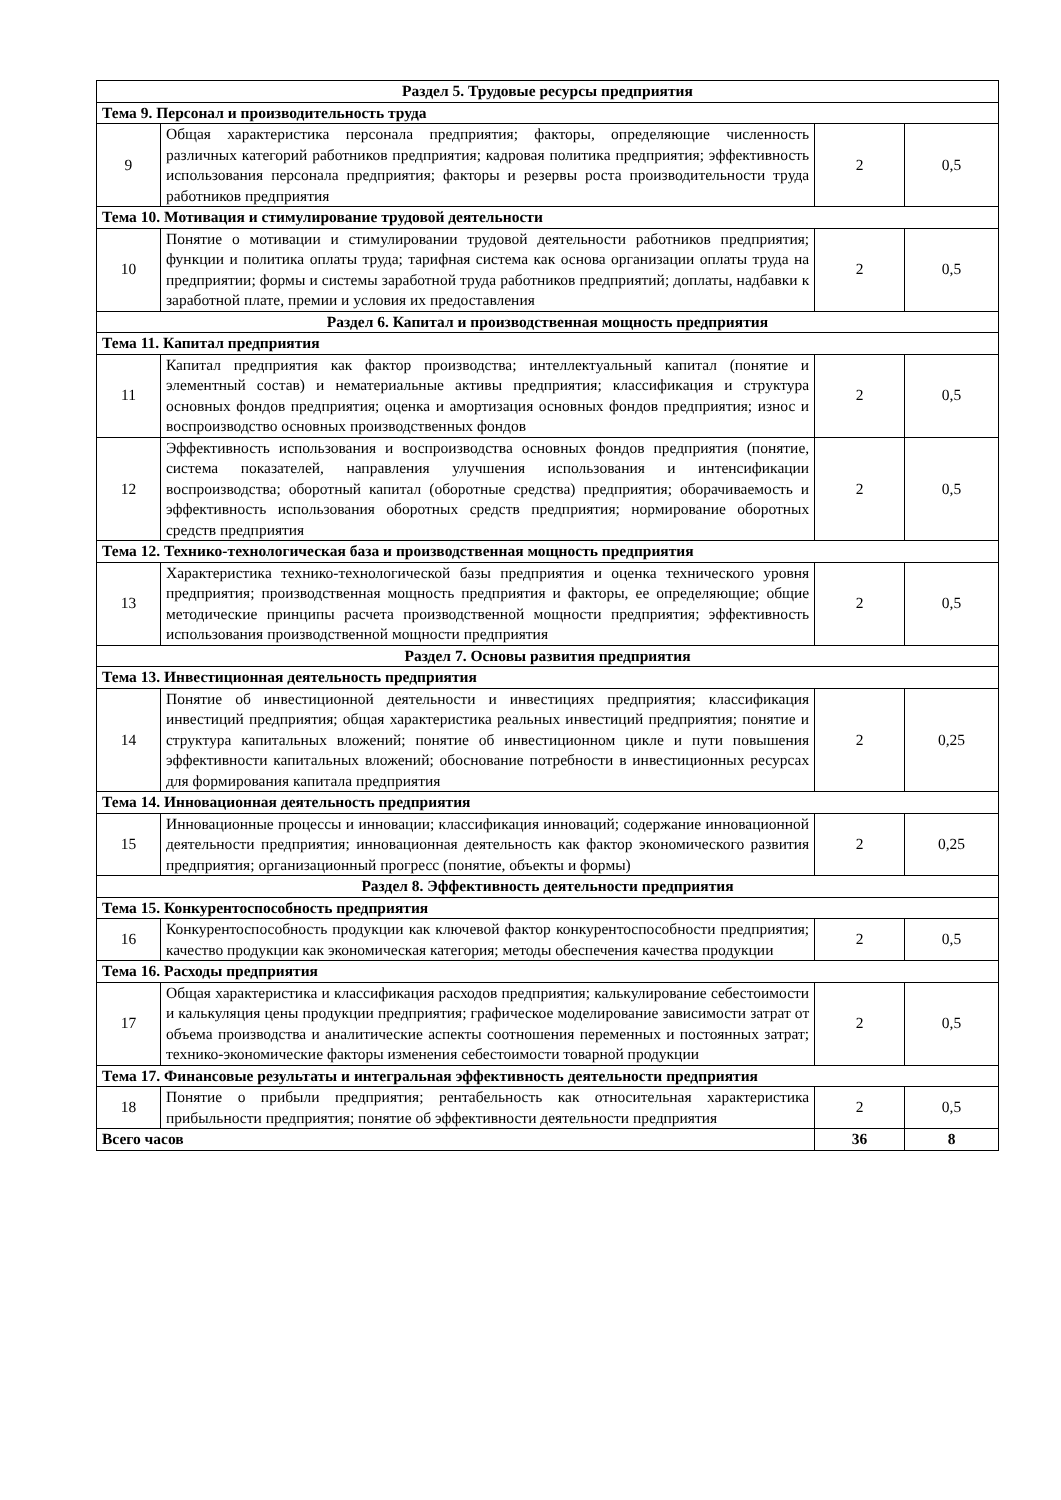| Раздел 5. Трудовые ресурсы предприятия | | | |
| Тема 9. Персонал и производительность труда | | | |
| 9 | Общая характеристика персонала предприятия; факторы, определяющие численность различных категорий работников предприятия; кадровая политика предприятия; эффективность использования персонала предприятия; факторы и резервы роста производительности труда работников предприятия | 2 | 0,5 |
| Тема 10. Мотивация и стимулирование трудовой деятельности | | | |
| 10 | Понятие о мотивации и стимулировании трудовой деятельности работников предприятия; функции и политика оплаты труда; тарифная система как основа организации оплаты труда на предприятии; формы и системы заработной труда работников предприятий; доплаты, надбавки к заработной плате, премии и условия их предоставления | 2 | 0,5 |
| Раздел 6. Капитал и производственная мощность предприятия | | | |
| Тема 11. Капитал предприятия | | | |
| 11 | Капитал предприятия как фактор производства; интеллектуальный капитал (понятие и элементный состав) и нематериальные активы предприятия; классификация и структура основных фондов предприятия; оценка и амортизация основных фондов предприятия; износ и воспроизводство основных производственных фондов | 2 | 0,5 |
| 12 | Эффективность использования и воспроизводства основных фондов предприятия (понятие, система показателей, направления улучшения использования и интенсификации воспроизводства; оборотный капитал (оборотные средства) предприятия; оборачиваемость и эффективность использования оборотных средств предприятия; нормирование оборотных средств предприятия | 2 | 0,5 |
| Тема 12. Технико-технологическая база и производственная мощность предприятия | | | |
| 13 | Характеристика технико-технологической базы предприятия и оценка технического уровня предприятия; производственная мощность предприятия и факторы, ее определяющие; общие методические принципы расчета производственной мощности предприятия; эффективность использования производственной мощности предприятия | 2 | 0,5 |
| Раздел 7. Основы развития предприятия | | | |
| Тема 13. Инвестиционная деятельность предприятия | | | |
| 14 | Понятие об инвестиционной деятельности и инвестициях предприятия; классификация инвестиций предприятия; общая характеристика реальных инвестиций предприятия; понятие и структура капитальных вложений; понятие об инвестиционном цикле и пути повышения эффективности капитальных вложений; обоснование потребности в инвестиционных ресурсах для формирования капитала предприятия | 2 | 0,25 |
| Тема 14. Инновационная деятельность предприятия | | | |
| 15 | Инновационные процессы и инновации; классификация инноваций; содержание инновационной деятельности предприятия; инновационная деятельность как фактор экономического развития предприятия; организационный прогресс (понятие, объекты и формы) | 2 | 0,25 |
| Раздел 8. Эффективность деятельности предприятия | | | |
| Тема 15. Конкурентоспособность предприятия | | | |
| 16 | Конкурентоспособность продукции как ключевой фактор конкурентоспособности предприятия; качество продукции как экономическая категория; методы обеспечения качества продукции | 2 | 0,5 |
| Тема 16. Расходы предприятия | | | |
| 17 | Общая характеристика и классификация расходов предприятия; калькулирование себестоимости и калькуляция цены продукции предприятия; графическое моделирование зависимости затрат от объема производства и аналитические аспекты соотношения переменных и постоянных затрат; технико-экономические факторы изменения себестоимости товарной продукции | 2 | 0,5 |
| Тема 17. Финансовые результаты и интегральная эффективность деятельности предприятия | | | |
| 18 | Понятие о прибыли предприятия; рентабельность как относительная характеристика прибыльности предприятия; понятие об эффективности деятельности предприятия | 2 | 0,5 |
| Всего часов | | 36 | 8 |